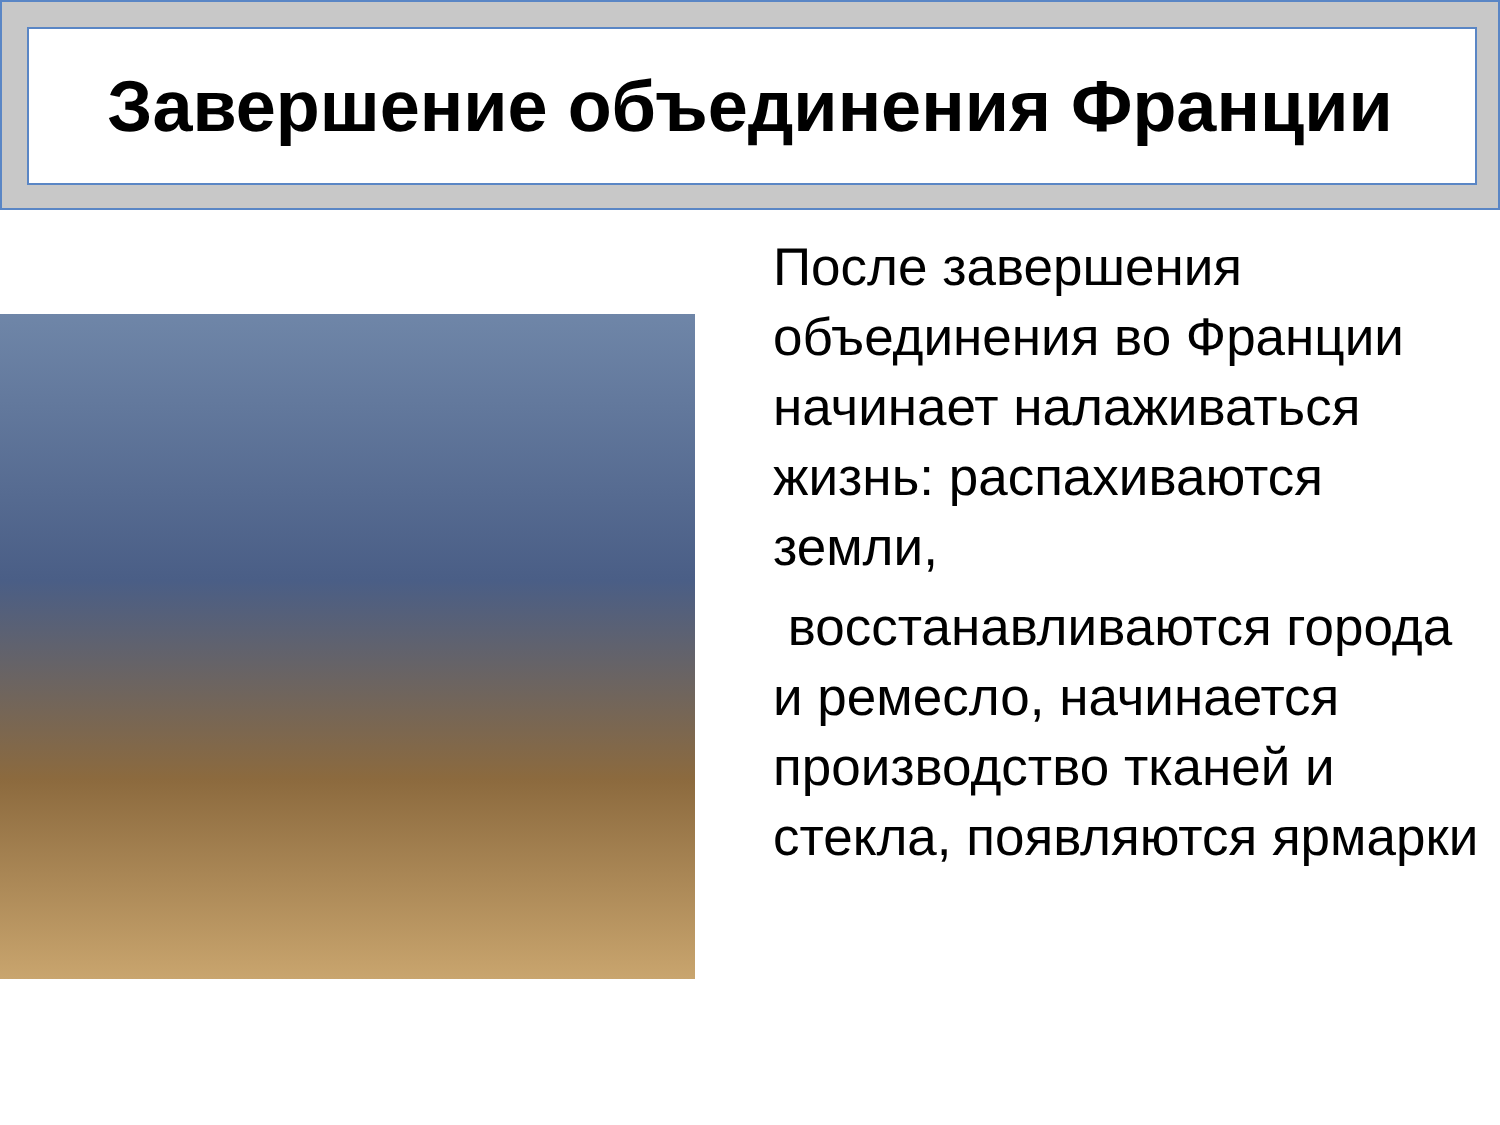Завершение объединения Франции
После завершения объединения во Франции начинает налаживаться жизнь: распахиваются земли,
восстанавливаются города и ремесло, начинается производство тканей и стекла, появляются ярмарки